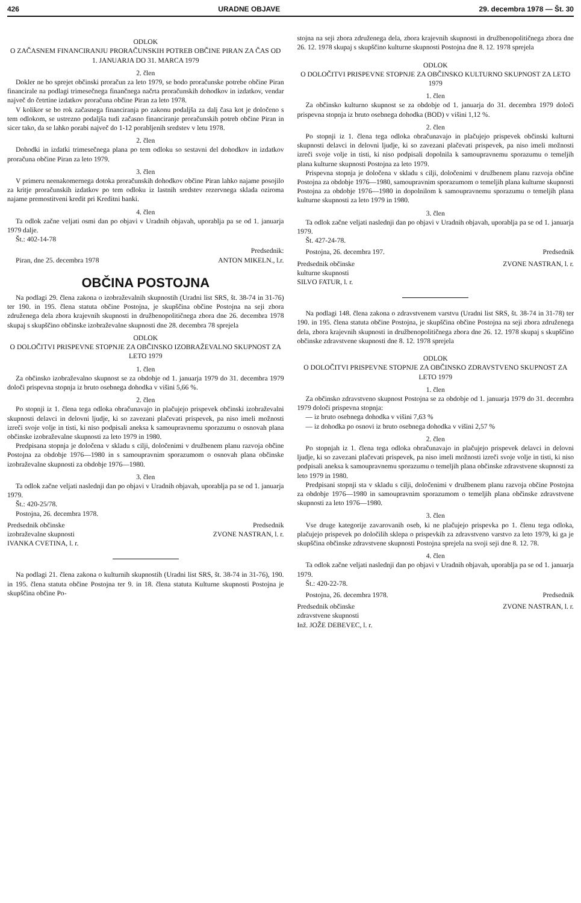426 URADNE OBJAVE 29. decembra 1978 — Št. 30
ODLOK
O ZAČASNEM FINANCIRANJU PRORAČUNSKIH POTREB OBČINE PIRAN ZA ČAS OD 1. JANUARJA DO 31. MARCA 1979
2. člen
Dokler ne bo sprejet občinski proračun za leto 1979, se bodo proračunske potrebe občine Piran financirale na podlagi trimesečnega finančnega načrta proračunskih dohodkov in izdatkov, vendar največ do četrtine izdatkov proračuna občine Piran za leto 1978.
V kolikor se bo rok začasnega financiranja po zakonu podaljša za dalj časa kot je določeno s tem odlokom, se ustrezno podaljša tudi začasno financiranje proračunskih potreb občine Piran in sicer tako, da se lahko porabi največ do 1-12 porabljenih sredstev v letu 1978.
2. člen
Dohodki in izdatki trimesečnega plana po tem odloku so sestavni del dohodkov in izdatkov proračuna občine Piran za leto 1979.
3. člen
V primeru neenakomernega dotoka proračunskih dohodkov občine Piran lahko najame posojilo za kritje proračunskih izdatkov po tem odloku iz lastnih sredstev rezervnega sklada oziroma najame premostitveni kredit pri Kreditni banki.
4. člen
Ta odlok začne veljati osmi dan po objavi v Uradnih objavah, uporablja pa se od 1. januarja 1979 dalje.
Št.: 402-14-78
Piran, dne 25. decembra 1978
Predsednik:
ANTON MIKELN., l.r.
OBČINA POSTOJNA
Na podlagi 29. člena zakona o izobraževalnih skupnostih (Uradni list SRS, št. 38-74 in 31-76) ter 190. in 195. člena statuta občine Postojna, je skupščina občine Postojna na seji zbora združenega dela zbora krajevnih skupnosti in družbenopolitičnega zbora dne 26. decembra 1978 skupaj s skupščino občinske izobraževalne skupnosti dne 28. decembra 78 sprejela
ODLOK
O DOLOČITVI PRISPEVNE STOPNJE ZA OBČINSKO IZOBRAŽEVALNO SKUPNOST ZA LETO 1979
1. člen
Za občinsko izobraževalno skupnost se za obdobje od 1. januarja 1979 do 31. decembra 1979 določi prispevna stopnja iz bruto osebnega dohodka v višini 5,66 %.
2. člen
Po stopnji iz 1. člena tega odloka obračunavajo in plačujejo prispevek občinski izobraževalni skupnosti delavci in delovni ljudje, ki so zavezani plačevati prispevek, pa niso imeli možnosti izreči svoje volje in tisti, ki niso podpisali aneksa k samoupravnemu sporazumu o osnovah plana občinske izobraževalne skupnosti za leto 1979 in 1980.
Predpisana stopnja je določena v skladu s cilji, določenimi v družbenem planu razvoja občine Postojna za obdobje 1976—1980 in s samoupravnim sporazumom o osnovah plana občinske izobraževalne skupnosti za obdobje 1976—1980.
3. člen
Ta odlok začne veljati naslednji dan po objavi v Uradnih objavah, uporablja pa se od 1. januarja 1979.
Št.: 420-25/78.
Postojna, 26. decembra 1978.
Predsednik občinske
izobraževalne skupnosti
IVANKA CVETINA, l. r. Predsednik
ZVONE NASTRAN, l. r.
Na podlagi 21. člena zakona o kulturnih skupnostih (Uradni list SRS, št. 38-74 in 31-76), 190. in 195. člena statuta občine Postojna ter 9. in 18. člena statuta Kulturne skupnosti Postojna je skupščina občine Po-
stojna na seji zbora združenega dela, zbora krajevnih skupnosti in družbenopolitičnega zbora dne 26. 12. 1978 skupaj s skupščino kulturne skupnosti Postojna dne 8. 12. 1978 sprejela
ODLOK
O DOLOČITVI PRISPEVNE STOPNJE ZA OBČINSKO KULTURNO SKUPNOST ZA LETO 1979
1. člen
Za občinsko kulturno skupnost se za obdobje od 1. januarja do 31. decembra 1979 določi prispevna stopnja iz bruto osebnega dohodka (BOD) v višini 1,12 %.
2. člen
Po stopnji iz 1. člena tega odloka obračunavajo in plačujejo prispevek občinski kulturni skupnosti delavci in delovni ljudje, ki so zavezani plačevati prispevek, pa niso imeli možnosti izreči svoje volje in tisti, ki niso podpisali dopolnila k samoupravnemu sporazumu o temeljih plana kulturne skupnosti Postojna za leto 1979.
Prispevna stopnja je določena v skladu s cilji, določenimi v družbenem planu razvoja občine Postojna za obdobje 1976—1980, samoupravnim sporazumom o temeljih plana kulturne skupnosti Postojna za obdobje 1976—1980 in dopolnilom k samoupravnemu sporazumu o temeljih plana kulturne skupnosti za leto 1979 in 1980.
3. člen
Ta odlok začne veljati naslednji dan po objavi v Uradnih objavah, uporablja pa se od 1. januarja 1979.
Št. 427-24-78.
Postojna, 26. decembra 197.
Predsednik
Predsednik občinske
kulturne skupnosti
SILVO FATUR, l. r. ZVONE NASTRAN, l. r.
Na podlagi 148. člena zakona o zdravstvenem varstvu (Uradni list SRS, št. 38-74 in 31-78) ter 190. in 195. člena statuta občine Postojna, je skupščina občine Postojna na seji zbora združenega dela, zbora krajevnih skupnosti in družbenopolitičnega zbora dne 26. 12. 1978 skupaj s skupščino občinske zdravstvene skupnosti dne 8. 12. 1978 sprejela
ODLOK
O DOLOČITVI PRISPEVNE STOPNJE ZA OBČINSKO ZDRAVSTVENO SKUPNOST ZA LETO 1979
1. člen
Za občinsko zdravstveno skupnost Postojna se za obdobje od 1. januarja 1979 do 31. decembra 1979 določi prispevna stopnja:
— iz bruto osebnega dohodka v višini 7,63 %
— iz dohodka po osnovi iz bruto osebnega dohodka v višini 2,57 %
2. člen
Po stopnjah iz 1. člena tega odloka obračunavajo in plačujejo prispevek delavci in delovni ljudje, ki so zavezani plačevati prispevek, pa niso imeli možnosti izreči svoje volje in tisti, ki niso podpisali aneksa k samoupravnemu sporazumu o temeljih plana občinske zdravstvene skupnosti za leto 1979 in 1980.
Predpisani stopnji sta v skladu s cilji, določenimi v družbenem planu razvoja občine Postojna za obdobje 1976—1980 in samoupravnim sporazumom o temeljih plana občinske zdravstvene skupnosti za leto 1976—1980.
3. člen
Vse druge kategorije zavarovanih oseb, ki ne plačujejo prispevka po 1. členu tega odloka, plačujejo prispevek po določilih sklepa o prispevkih za zdravstveno varstvo za leto 1979, ki ga je skupščina občinske zdravstvene skupnosti Postojna sprejela na svoji seji dne 8. 12. 78.
4. člen
Ta odlok začne veljati naslednji dan po objavi v Uradnih objavah, uporablja pa se od 1. januarja 1979.
Št.: 420-22-78.
Postojna, 26. decembra 1978.
Predsednik
Predsednik občinske
zdravstvene skupnosti
Inž. JOŽE DEBEVEC, l. r. ZVONE NASTRAN, l. r.